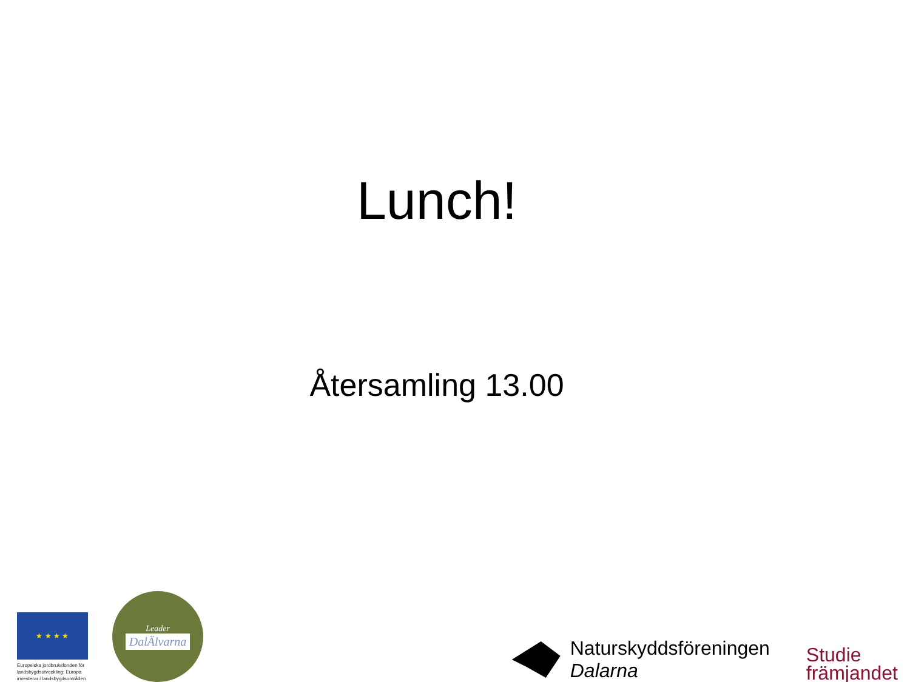Lunch!
Återsamling 13.00
★ ★ ★ ★
Europeiska jordbruksfonden för landsbygdsutveckling: Europa investerar i landsbygdsområden
Leader
DalÄlvarna
Naturskyddsföreningen
Dalarna
Studie
främjandet